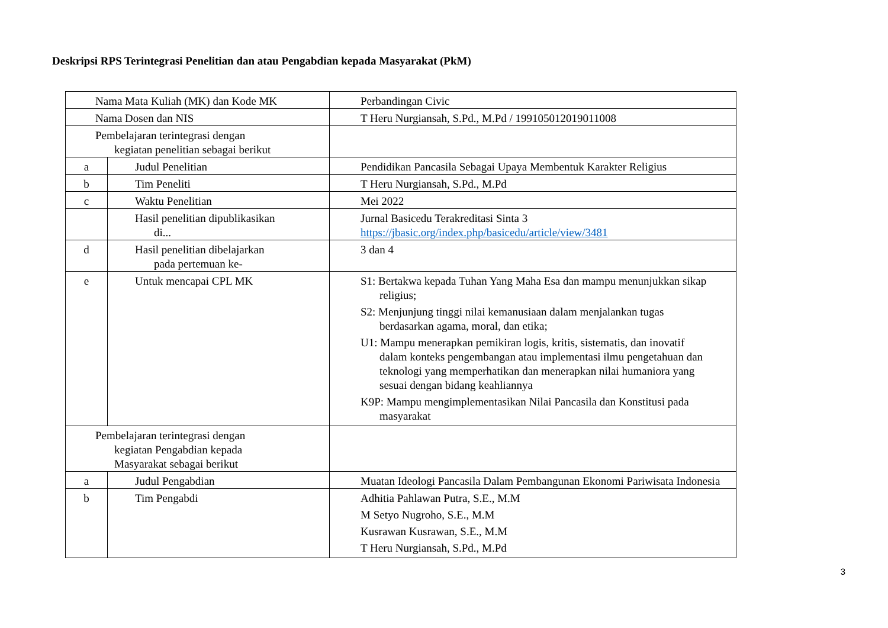Deskripsi RPS Terintegrasi Penelitian dan atau Pengabdian kepada Masyarakat (PkM)
| Nama Mata Kuliah (MK) dan Kode MK | | Perbandingan Civic |
| Nama Dosen dan NIS | | T Heru Nurgiansah, S.Pd., M.Pd / 199105012019011008 |
| Pembelajaran terintegrasi dengan kegiatan penelitian sebagai berikut | | |
| a | Judul Penelitian | Pendidikan Pancasila Sebagai Upaya Membentuk Karakter Religius |
| b | Tim Peneliti | T Heru Nurgiansah, S.Pd., M.Pd |
| c | Waktu Penelitian | Mei 2022 |
| | Hasil penelitian dipublikasikan di... | Jurnal Basicedu Terakreditasi Sinta 3 https://jbasic.org/index.php/basicedu/article/view/3481 |
| d | Hasil penelitian dibelajarkan pada pertemuan ke- | 3 dan 4 |
| e | Untuk mencapai CPL MK | S1: Bertakwa kepada Tuhan Yang Maha Esa dan mampu menunjukkan sikap religius; S2: Menjunjung tinggi nilai kemanusiaan dalam menjalankan tugas berdasarkan agama, moral, dan etika; U1: Mampu menerapkan pemikiran logis, kritis, sistematis, dan inovatif dalam konteks pengembangan atau implementasi ilmu pengetahuan dan teknologi yang memperhatikan dan menerapkan nilai humaniora yang sesuai dengan bidang keahliannya K9P: Mampu mengimplementasikan Nilai Pancasila dan Konstitusi pada masyarakat |
| Pembelajaran terintegrasi dengan kegiatan Pengabdian kepada Masyarakat sebagai berikut | | |
| a | Judul Pengabdian | Muatan Ideologi Pancasila Dalam Pembangunan Ekonomi Pariwisata Indonesia |
| b | Tim Pengabdi | Adhitia Pahlawan Putra, S.E., M.M M Setyo Nugroho, S.E., M.M Kusrawan Kusrawan, S.E., M.M T Heru Nurgiansah, S.Pd., M.Pd |
3